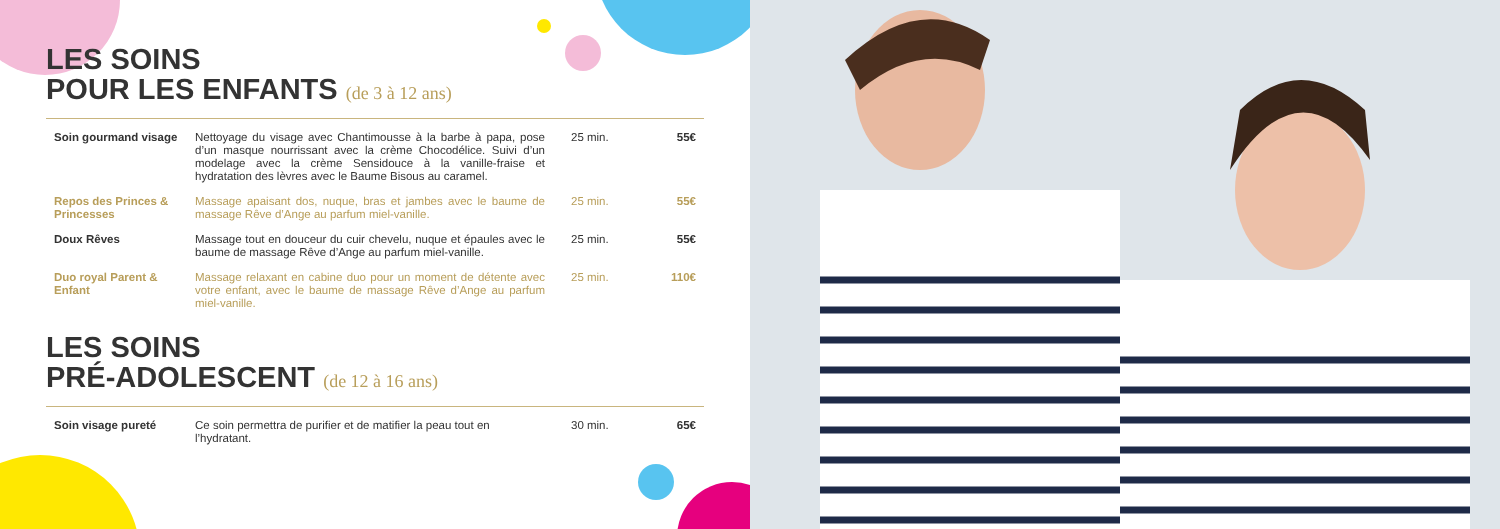LES SOINS
POUR LES ENFANTS (de 3 à 12 ans)
| Soin gourmand visage | Nettoyage du visage avec Chantimousse à la barbe à papa, pose d’un masque nourrissant avec la crème Chocodélice. Suivi d’un modelage avec la crème Sensidouce à la vanille-fraise et hydratation des lèvres avec le Baume Bisous au caramel. | 25 min. | 55€ |
| Repos des Princes & Princesses | Massage apaisant dos, nuque, bras et jambes avec le baume de massage Rêve d’Ange au parfum miel-vanille. | 25 min. | 55€ |
| Doux Rêves | Massage tout en douceur du cuir chevelu, nuque et épaules avec le baume de massage Rêve d’Ange au parfum miel-vanille. | 25 min. | 55€ |
| Duo royal Parent & Enfant | Massage relaxant en cabine duo pour un moment de détente avec votre enfant, avec le baume de massage Rêve d’Ange au parfum miel-vanille. | 25 min. | 110€ |
LES SOINS
PRÉ-ADOLESCENT (de 12 à 16 ans)
| Soin visage pureté | Ce soin permettra de purifier et de matifier la peau tout en l’hydratant. | 30 min. | 65€ |